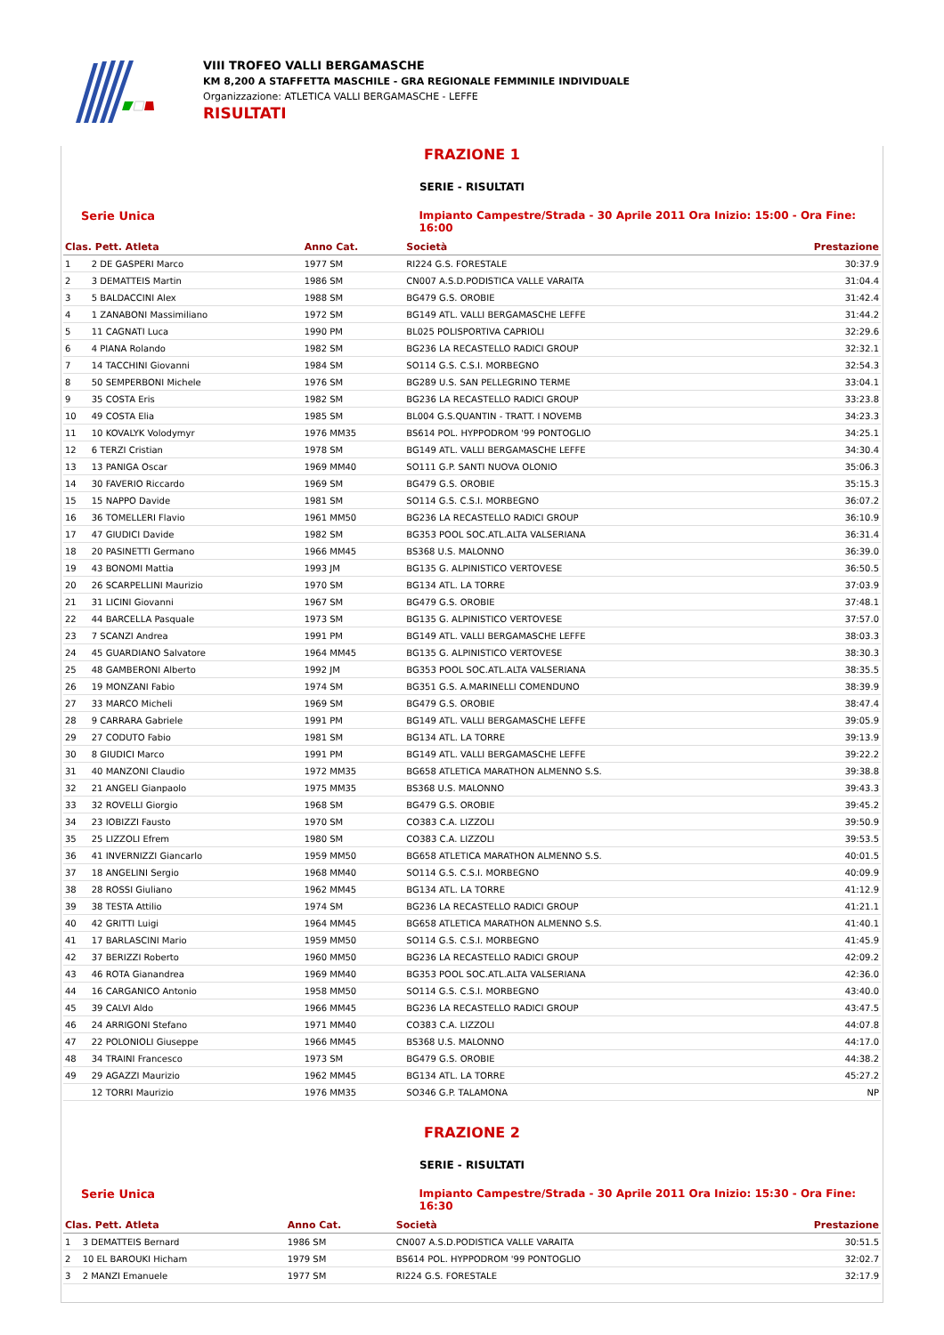VIII TROFEO VALLI BERGAMASCHE
KM 8,200 A STAFFETTA MASCHILE - GRA REGIONALE FEMMINILE INDIVIDUALE
Organizzazione: ATLETICA VALLI BERGAMASCHE - LEFFE
RISULTATI
FRAZIONE 1
SERIE - RISULTATI
Serie Unica Impianto Campestre/Strada - 30 Aprile 2011 Ora Inizio: 15:00 - Ora Fine: 16:00
| Clas. Pett. Atleta | | Anno Cat. | Società | Prestazione |
| --- | --- | --- | --- | --- |
| 1 | 2 DE GASPERI Marco | 1977 SM | RI224 G.S. FORESTALE | 30:37.9 |
| 2 | 3 DEMATTEIS Martin | 1986 SM | CN007 A.S.D.PODISTICA VALLE VARAITA | 31:04.4 |
| 3 | 5 BALDACCINI Alex | 1988 SM | BG479 G.S. OROBIE | 31:42.4 |
| 4 | 1 ZANABONI Massimiliano | 1972 SM | BG149 ATL. VALLI BERGAMASCHE LEFFE | 31:44.2 |
| 5 | 11 CAGNATI Luca | 1990 PM | BL025 POLISPORTIVA CAPRIOLI | 32:29.6 |
| 6 | 4 PIANA Rolando | 1982 SM | BG236 LA RECASTELLO RADICI GROUP | 32:32.1 |
| 7 | 14 TACCHINI Giovanni | 1984 SM | SO114 G.S. C.S.I. MORBEGNO | 32:54.3 |
| 8 | 50 SEMPERBONI Michele | 1976 SM | BG289 U.S. SAN PELLEGRINO TERME | 33:04.1 |
| 9 | 35 COSTA Eris | 1982 SM | BG236 LA RECASTELLO RADICI GROUP | 33:23.8 |
| 10 | 49 COSTA Elia | 1985 SM | BL004 G.S.QUANTIN - TRATT. I NOVEMB | 34:23.3 |
| 11 | 10 KOVALYK Volodymyr | 1976 MM35 | BS614 POL. HYPPODROM '99 PONTOGLIO | 34:25.1 |
| 12 | 6 TERZI Cristian | 1978 SM | BG149 ATL. VALLI BERGAMASCHE LEFFE | 34:30.4 |
| 13 | 13 PANIGA Oscar | 1969 MM40 | SO111 G.P. SANTI NUOVA OLONIO | 35:06.3 |
| 14 | 30 FAVERIO Riccardo | 1969 SM | BG479 G.S. OROBIE | 35:15.3 |
| 15 | 15 NAPPO Davide | 1981 SM | SO114 G.S. C.S.I. MORBEGNO | 36:07.2 |
| 16 | 36 TOMELLERI Flavio | 1961 MM50 | BG236 LA RECASTELLO RADICI GROUP | 36:10.9 |
| 17 | 47 GIUDICI Davide | 1982 SM | BG353 POOL SOC.ATL.ALTA VALSERIANA | 36:31.4 |
| 18 | 20 PASINETTI Germano | 1966 MM45 | BS368 U.S. MALONNO | 36:39.0 |
| 19 | 43 BONOMI Mattia | 1993 JM | BG135 G. ALPINISTICO VERTOVESE | 36:50.5 |
| 20 | 26 SCARPELLINI Maurizio | 1970 SM | BG134 ATL. LA TORRE | 37:03.9 |
| 21 | 31 LICINI Giovanni | 1967 SM | BG479 G.S. OROBIE | 37:48.1 |
| 22 | 44 BARCELLA Pasquale | 1973 SM | BG135 G. ALPINISTICO VERTOVESE | 37:57.0 |
| 23 | 7 SCANZI Andrea | 1991 PM | BG149 ATL. VALLI BERGAMASCHE LEFFE | 38:03.3 |
| 24 | 45 GUARDIANO Salvatore | 1964 MM45 | BG135 G. ALPINISTICO VERTOVESE | 38:30.3 |
| 25 | 48 GAMBERONI Alberto | 1992 JM | BG353 POOL SOC.ATL.ALTA VALSERIANA | 38:35.5 |
| 26 | 19 MONZANI Fabio | 1974 SM | BG351 G.S. A.MARINELLI COMENDUNO | 38:39.9 |
| 27 | 33 MARCO Micheli | 1969 SM | BG479 G.S. OROBIE | 38:47.4 |
| 28 | 9 CARRARA Gabriele | 1991 PM | BG149 ATL. VALLI BERGAMASCHE LEFFE | 39:05.9 |
| 29 | 27 CODUTO Fabio | 1981 SM | BG134 ATL. LA TORRE | 39:13.9 |
| 30 | 8 GIUDICI Marco | 1991 PM | BG149 ATL. VALLI BERGAMASCHE LEFFE | 39:22.2 |
| 31 | 40 MANZONI Claudio | 1972 MM35 | BG658 ATLETICA MARATHON ALMENNO S.S. | 39:38.8 |
| 32 | 21 ANGELI Gianpaolo | 1975 MM35 | BS368 U.S. MALONNO | 39:43.3 |
| 33 | 32 ROVELLI Giorgio | 1968 SM | BG479 G.S. OROBIE | 39:45.2 |
| 34 | 23 IOBIZZI Fausto | 1970 SM | CO383 C.A. LIZZOLI | 39:50.9 |
| 35 | 25 LIZZOLI Efrem | 1980 SM | CO383 C.A. LIZZOLI | 39:53.5 |
| 36 | 41 INVERNIZZI Giancarlo | 1959 MM50 | BG658 ATLETICA MARATHON ALMENNO S.S. | 40:01.5 |
| 37 | 18 ANGELINI Sergio | 1968 MM40 | SO114 G.S. C.S.I. MORBEGNO | 40:09.9 |
| 38 | 28 ROSSI Giuliano | 1962 MM45 | BG134 ATL. LA TORRE | 41:12.9 |
| 39 | 38 TESTA Attilio | 1974 SM | BG236 LA RECASTELLO RADICI GROUP | 41:21.1 |
| 40 | 42 GRITTI Luigi | 1964 MM45 | BG658 ATLETICA MARATHON ALMENNO S.S. | 41:40.1 |
| 41 | 17 BARLASCINI Mario | 1959 MM50 | SO114 G.S. C.S.I. MORBEGNO | 41:45.9 |
| 42 | 37 BERIZZI Roberto | 1960 MM50 | BG236 LA RECASTELLO RADICI GROUP | 42:09.2 |
| 43 | 46 ROTA Gianandrea | 1969 MM40 | BG353 POOL SOC.ATL.ALTA VALSERIANA | 42:36.0 |
| 44 | 16 CARGANICO Antonio | 1958 MM50 | SO114 G.S. C.S.I. MORBEGNO | 43:40.0 |
| 45 | 39 CALVI Aldo | 1966 MM45 | BG236 LA RECASTELLO RADICI GROUP | 43:47.5 |
| 46 | 24 ARRIGONI Stefano | 1971 MM40 | CO383 C.A. LIZZOLI | 44:07.8 |
| 47 | 22 POLONIOLI Giuseppe | 1966 MM45 | BS368 U.S. MALONNO | 44:17.0 |
| 48 | 34 TRAINI Francesco | 1973 SM | BG479 G.S. OROBIE | 44:38.2 |
| 49 | 29 AGAZZI Maurizio | 1962 MM45 | BG134 ATL. LA TORRE | 45:27.2 |
| | 12 TORRI Maurizio | 1976 MM35 | SO346 G.P. TALAMONA | NP |
FRAZIONE 2
SERIE - RISULTATI
Serie Unica Impianto Campestre/Strada - 30 Aprile 2011 Ora Inizio: 15:30 - Ora Fine: 16:30
| Clas. Pett. Atleta | | Anno Cat. | Società | Prestazione |
| --- | --- | --- | --- | --- |
| 1 | 3 DEMATTEIS Bernard | 1986 SM | CN007 A.S.D.PODISTICA VALLE VARAITA | 30:51.5 |
| 2 | 10 EL BAROUKI Hicham | 1979 SM | BS614 POL. HYPPODROM '99 PONTOGLIO | 32:02.7 |
| 3 | 2 MANZI Emanuele | 1977 SM | RI224 G.S. FORESTALE | 32:17.9 |